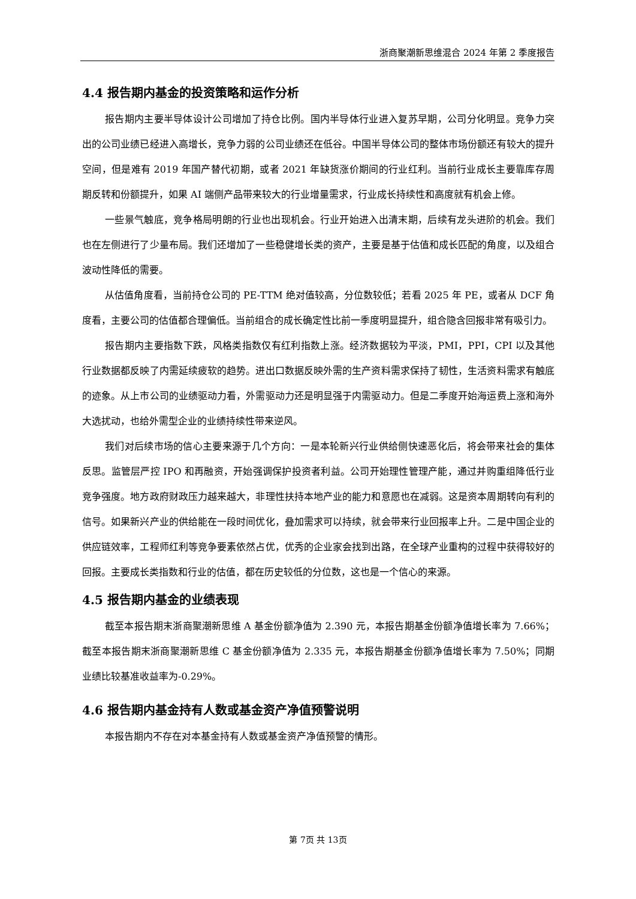浙商聚潮新思维混合 2024 年第 2 季度报告
4.4 报告期内基金的投资策略和运作分析
报告期内主要半导体设计公司增加了持仓比例。国内半导体行业进入复苏早期，公司分化明显。竞争力突出的公司业绩已经进入高增长，竞争力弱的公司业绩还在低谷。中国半导体公司的整体市场份额还有较大的提升空间，但是难有 2019 年国产替代初期，或者 2021 年缺货涨价期间的行业红利。当前行业成长主要靠库存周期反转和份额提升，如果 AI 端侧产品带来较大的行业增量需求，行业成长持续性和高度就有机会上修。
一些景气触底，竞争格局明朗的行业也出现机会。行业开始进入出清末期，后续有龙头进阶的机会。我们也在左侧进行了少量布局。我们还增加了一些稳健增长类的资产，主要是基于估值和成长匹配的角度，以及组合波动性降低的需要。
从估值角度看，当前持仓公司的 PE-TTM 绝对值较高，分位数较低；若看 2025 年 PE，或者从 DCF 角度看，主要公司的估值都合理偏低。当前组合的成长确定性比前一季度明显提升，组合隐含回报非常有吸引力。
报告期内主要指数下跌，风格类指数仅有红利指数上涨。经济数据较为平淡，PMI，PPI，CPI 以及其他行业数据都反映了内需延续疲软的趋势。进出口数据反映外需的生产资料需求保持了韧性，生活资料需求有触底的迹象。从上市公司的业绩驱动力看，外需驱动力还是明显强于内需驱动力。但是二季度开始海运费上涨和海外大选扰动，也给外需型企业的业绩持续性带来逆风。
我们对后续市场的信心主要来源于几个方向：一是本轮新兴行业供给侧快速恶化后，将会带来社会的集体反思。监管层严控 IPO 和再融资，开始强调保护投资者利益。公司开始理性管理产能，通过并购重组降低行业竞争强度。地方政府财政压力越来越大，非理性扶持本地产业的能力和意愿也在减弱。这是资本周期转向有利的信号。如果新兴产业的供给能在一段时间优化，叠加需求可以持续，就会带来行业回报率上升。二是中国企业的供应链效率，工程师红利等竞争要素依然占优，优秀的企业家会找到出路，在全球产业重构的过程中获得较好的回报。主要成长类指数和行业的估值，都在历史较低的分位数，这也是一个信心的来源。
4.5 报告期内基金的业绩表现
截至本报告期末浙商聚潮新思维 A 基金份额净值为 2.390 元，本报告期基金份额净值增长率为 7.66%；截至本报告期末浙商聚潮新思维 C 基金份额净值为 2.335 元，本报告期基金份额净值增长率为 7.50%；同期业绩比较基准收益率为-0.29%。
4.6 报告期内基金持有人数或基金资产净值预警说明
本报告期内不存在对本基金持有人数或基金资产净值预警的情形。
第 7页 共 13页